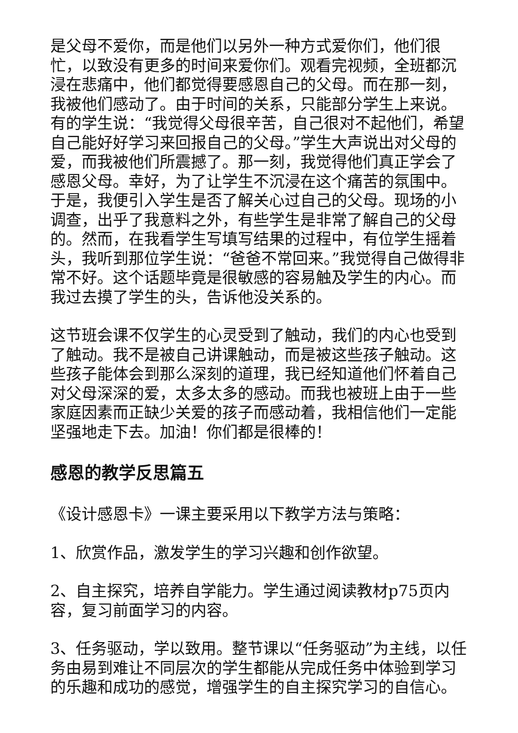是父母不爱你，而是他们以另外一种方式爱你们，他们很忙，以致没有更多的时间来爱你们。观看完视频，全班都沉浸在悲痛中，他们都觉得要感恩自己的父母。而在那一刻，我被他们感动了。由于时间的关系，只能部分学生上来说。有的学生说：“我觉得父母很辛苦，自己很对不起他们，希望自己能好好学习来回报自己的父母。”学生大声说出对父母的爱，而我被他们所震撼了。那一刻，我觉得他们真正学会了感恩父母。幸好，为了让学生不沉浸在这个痛苦的氛围中。于是，我便引入学生是否了解关心过自己的父母。现场的小调查，出乎了我意料之外，有些学生是非常了解自己的父母的。然而，在我看学生写填写结果的过程中，有位学生摇着头，我听到那位学生说：“爸爸不常回来。”我觉得自己做得非常不好。这个话题毕竟是很敏感的容易触及学生的内心。而我过去摸了学生的头，告诉他没关系的。
这节班会课不仅学生的心灵受到了触动，我们的内心也受到了触动。我不是被自己讲课触动，而是被这些孩子触动。这些孩子能体会到那么深刻的道理，我已经知道他们怀着自己对父母深深的爱，太多太多的感动。而我也被班上由于一些家庭因素而正缺少关爱的孩子而感动着，我相信他们一定能坚强地走下去。加油！你们都是很棒的！
感恩的教学反思篇五
《设计感恩卡》一课主要采用以下教学方法与策略：
1、欣赏作品，激发学生的学习兴趣和创作欲望。
2、自主探究，培养自学能力。学生通过阅读教材p75页内容，复习前面学习的内容。
3、任务驱动，学以致用。整节课以“任务驱动”为主线，以任务由易到难让不同层次的学生都能从完成任务中体验到学习的乐趣和成功的感觉，增强学生的自主探究学习的自信心。